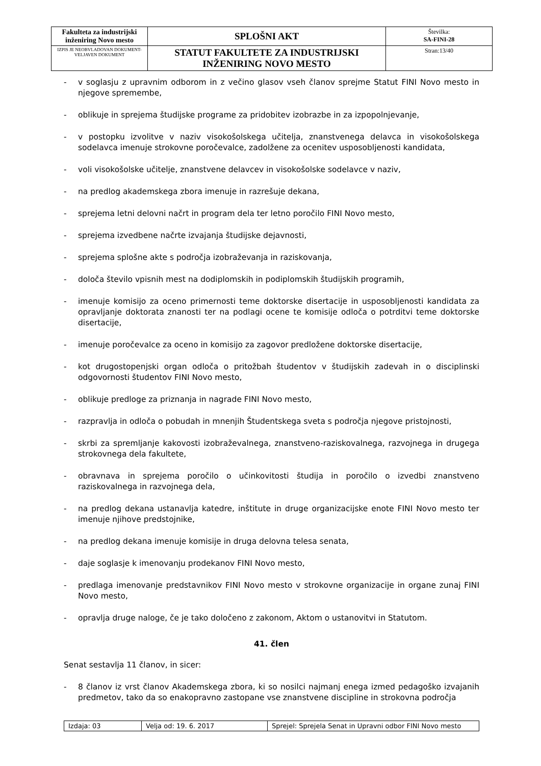| Fakulteta za industrijski inženiring Novo mesto | SPLOŠNI AKT | Številka: SA-FINI-28 |
| IZPIS JE NEOBVLADOVAN DOKUMENT-VELJAVEN DOKUMENT | STATUT FAKULTETE ZA INDUSTRIJSKI INŽENIRING NOVO MESTO | Stran:13/40 |
- v soglasju z upravnim odborom in z večino glasov vseh članov sprejme Statut FINI Novo mesto in njegove spremembe,
- oblikuje in sprejema študijske programe za pridobitev izobrazbe in za izpopolnjevanje,
- v postopku izvolitve v naziv visokošolskega učitelja, znanstvenega delavca in visokošolskega sodelavca imenuje strokovne poročevalce, zadolžene za ocenitev usposobljenosti kandidata,
- voli visokošolske učitelje, znanstvene delavcev in visokošolske sodelavce v naziv,
- na predlog akademskega zbora imenuje in razrešuje dekana,
- sprejema letni delovni načrt in program dela ter letno poročilo FINI Novo mesto,
- sprejema izvedbene načrte izvajanja študijske dejavnosti,
- sprejema splošne akte s področja izobraževanja in raziskovanja,
- določa število vpisnih mest na dodiplomskih in podiplomskih študijskih programih,
- imenuje komisijo za oceno primernosti teme doktorske disertacije in usposobljenosti kandidata za opravljanje doktorata znanosti ter na podlagi ocene te komisije odloča o potrditvi teme doktorske disertacije,
- imenuje poročevalce za oceno in komisijo za zagovor predložene doktorske disertacije,
- kot drugostopenjski organ odloča o pritožbah študentov v študijskih zadevah in o disciplinski odgovornosti študentov FINI Novo mesto,
- oblikuje predloge za priznanja in nagrade FINI Novo mesto,
- razpravlja in odloča o pobudah in mnenjih Študentskega sveta s področja njegove pristojnosti,
- skrbi za spremljanje kakovosti izobraževalnega, znanstveno-raziskovalnega, razvojnega in drugega strokovnega dela fakultete,
- obravnava in sprejema poročilo o učinkovitosti študija in poročilo o izvedbi znanstveno raziskovalnega in razvojnega dela,
- na predlog dekana ustanavlja katedre, inštitute in druge organizacijske enote FINI Novo mesto ter imenuje njihove predstojnike,
- na predlog dekana imenuje komisije in druga delovna telesa senata,
- daje soglasje k imenovanju prodekanov FINI Novo mesto,
- predlaga imenovanje predstavnikov FINI Novo mesto v strokovne organizacije in organe zunaj FINI Novo mesto,
- opravlja druge naloge, če je tako določeno z zakonom, Aktom o ustanovitvi in Statutom.
41. člen
Senat sestavlja 11 članov, in sicer:
- 8 članov iz vrst članov Akademskega zbora, ki so nosilci najmanj enega izmed pedagoško izvajanih predmetov, tako da so enakopravno zastopane vse znanstvene discipline in strokovna področja
| Izdaja: 03 | Velja od: 19. 6. 2017 | Sprejel: Sprejela Senat in Upravni odbor FINI Novo mesto |